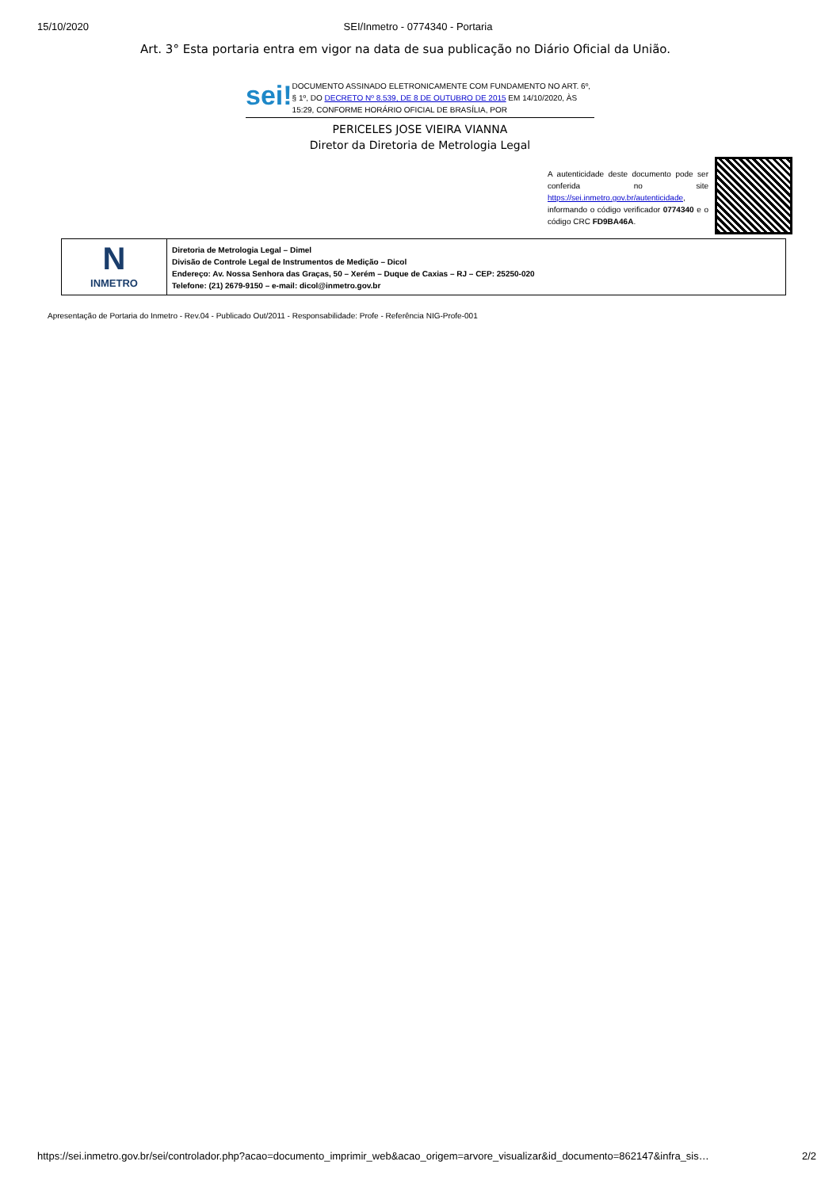15/10/2020 SEI/Inmetro - 0774340 - Portaria
Art. 3° Esta portaria entra em vigor na data de sua publicação no Diário Oficial da União.
sei!
DOCUMENTO ASSINADO ELETRONICAMENTE COM FUNDAMENTO NO ART. 6º, § 1º, DO DECRETO Nº 8.539, DE 8 DE OUTUBRO DE 2015 EM 14/10/2020, ÀS 15:29, CONFORME HORÁRIO OFICIAL DE BRASÍLIA, POR
PERICELES JOSE VIEIRA VIANNA
Diretor da Diretoria de Metrologia Legal
A autenticidade deste documento pode ser conferida no site https://sei.inmetro.gov.br/autenticidade, informando o código verificador 0774340 e o código CRC FD9BA46A.
N
INMETRO
Diretoria de Metrologia Legal – Dimel
Divisão de Controle Legal de Instrumentos de Medição – Dicol
Endereço: Av. Nossa Senhora das Graças, 50 – Xerém – Duque de Caxias – RJ – CEP: 25250-020
Telefone: (21) 2679-9150 – e-mail: dicol@inmetro.gov.br
Apresentação de Portaria do Inmetro - Rev.04 - Publicado Out/2011 - Responsabilidade: Profe - Referência NIG-Profe-001
https://sei.inmetro.gov.br/sei/controlador.php?acao=documento_imprimir_web&acao_origem=arvore_visualizar&id_documento=862147&infra_sis… 2/2